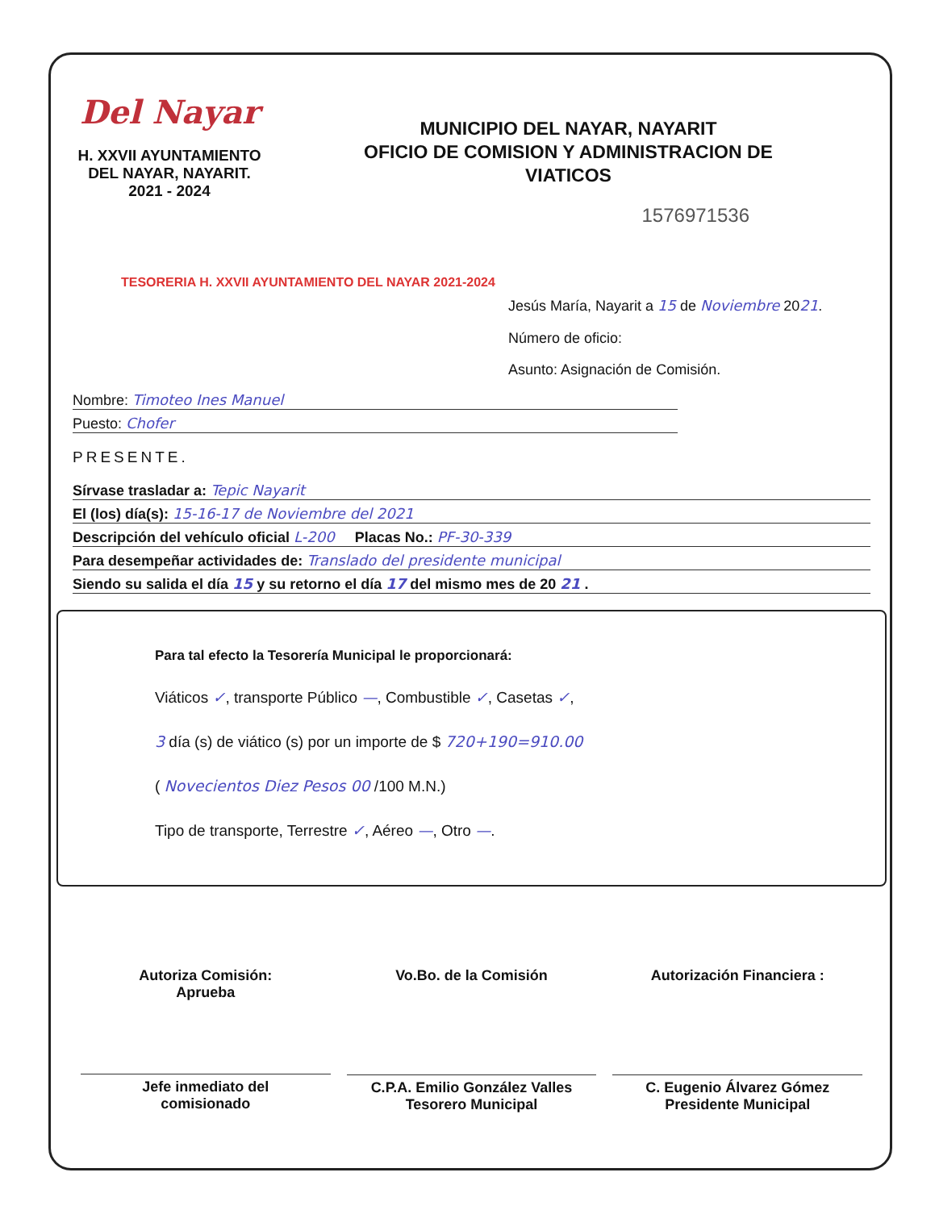Del Nayar
H. XXVII AYUNTAMIENTO
DEL NAYAR, NAYARIT.
2021 - 2024
MUNICIPIO DEL NAYAR, NAYARIT
OFICIO DE COMISION Y ADMINISTRACION DE
VIATICOS
1576971536
TESORERIA H. XXVII AYUNTAMIENTO DEL NAYAR 2021-2024
Jesús María, Nayarit a 15 de Noviembre 2021.
Número de oficio:
Asunto: Asignación de Comisión.
Nombre: Timoteo Ines Manuel
Puesto: Chofer
PRESENTE.
Sírvase trasladar a: Tepic Nayarit
El (los) día(s): 15-16-17 de Noviembre del 2021
Descripción del vehículo oficial L-200 Placas No.: PF-30-339
Para desempeñar actividades de: Translado del presidente municipal
Siendo su salida el día 15 y su retorno el día 17 del mismo mes de 20 21 .
Para tal efecto la Tesorería Municipal le proporcionará:
Viáticos ✓, transporte Público —, Combustible ✓, Casetas ✓,
3 día (s) de viático (s) por un importe de $ 720+190=910.00
( Novecientos Diez Pesos 00 /100 M.N.)
Tipo de transporte, Terrestre ✓, Aéreo —, Otro —.
Autoriza Comisión:
Aprueba
Jefe inmediato del
comisionado
Vo.Bo. de la Comisión
C.P.A. Emilio González Valles
Tesorero Municipal
Autorización Financiera :
C. Eugenio Álvarez Gómez
Presidente Municipal